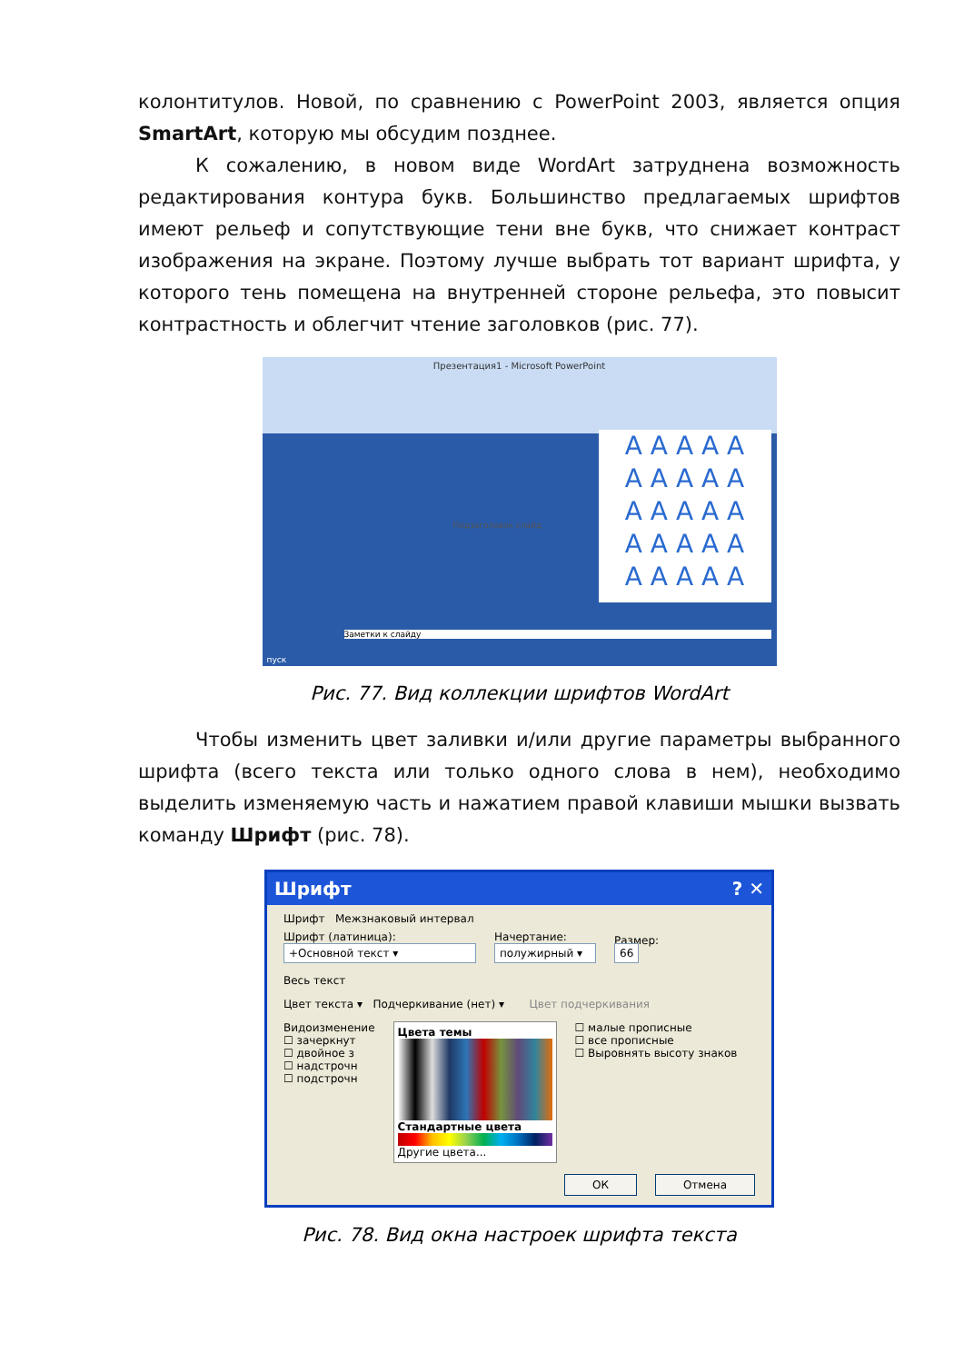колонтитулов. Новой, по сравнению с PowerPoint 2003, является опция SmartArt, которую мы обсудим позднее.
К сожалению, в новом виде WordArt затруднена возможность редактирования контура букв. Большинство предлагаемых шрифтов имеют рельеф и сопутствующие тени вне букв, что снижает контраст изображения на экране. Поэтому лучше выбрать тот вариант шрифта, у которого тень помещена на внутренней стороне рельефа, это повысит контрастность и облегчит чтение заголовков (рис. 77).
Презентация1 - Microsoft PowerPoint
A A A A A
A A A A A
A A A A A
A A A A A
A A A A A
Подзаголовок слайд
Заметки к слайду
пуск
Рис. 77. Вид коллекции шрифтов WordArt
Чтобы изменить цвет заливки и/или другие параметры выбранного шрифта (всего текста или только одного слова в нем), необходимо выделить изменяемую часть и нажатием правой клавиши мышки вызвать команду Шрифт (рис. 78).
Шрифт ? ✕
Шрифт Межзнаковый интервал
Шрифт (латиница):
+Основной текст ▾
Начертание:
полужирный ▾
Размер:
66
Весь текст
Цвет текста ▾ Подчеркивание (нет) ▾ Цвет подчеркивания
Видоизменение
☐ зачеркнут
☐ двойное з
☐ надстрочн
☐ подстрочн
Цвета темы
Стандартные цвета
Другие цвета...
☐ малые прописные
☐ все прописные
☐ Выровнять высоту знаков
ОК Отмена
Рис. 78. Вид окна настроек шрифта текста